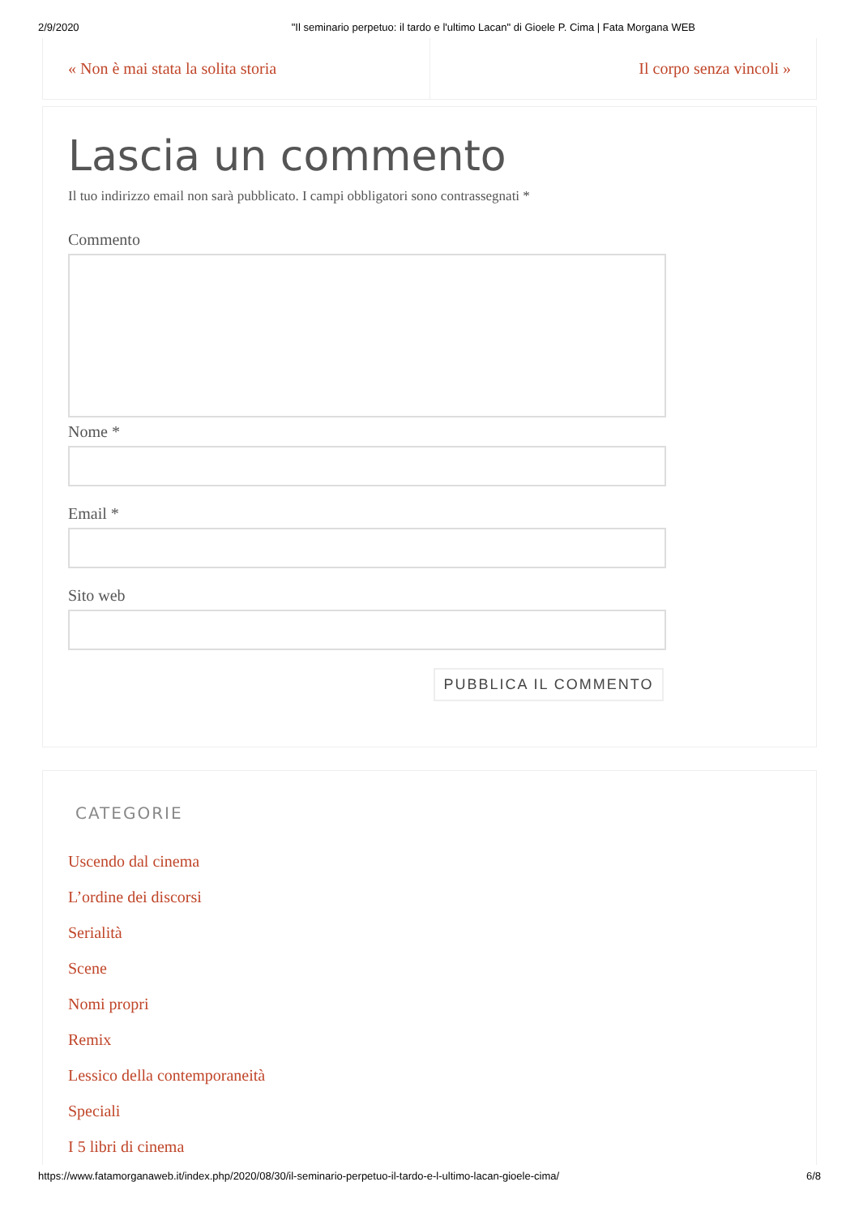2/9/2020 "Il seminario perpetuo: il tardo e l'ultimo Lacan" di Gioele P. Cima | Fata Morgana WEB
« Non è mai stata la solita storia
Il corpo senza vincoli »
Lascia un commento
Il tuo indirizzo email non sarà pubblicato. I campi obbligatori sono contrassegnati *
Commento
Nome *
Email *
Sito web
PUBBLICA IL COMMENTO
CATEGORIE
Uscendo dal cinema
L’ordine dei discorsi
Serialità
Scene
Nomi propri
Remix
Lessico della contemporaneità
Speciali
I 5 libri di cinema
https://www.fatamorganaweb.it/index.php/2020/08/30/il-seminario-perpetuo-il-tardo-e-l-ultimo-lacan-gioele-cima/ 6/8